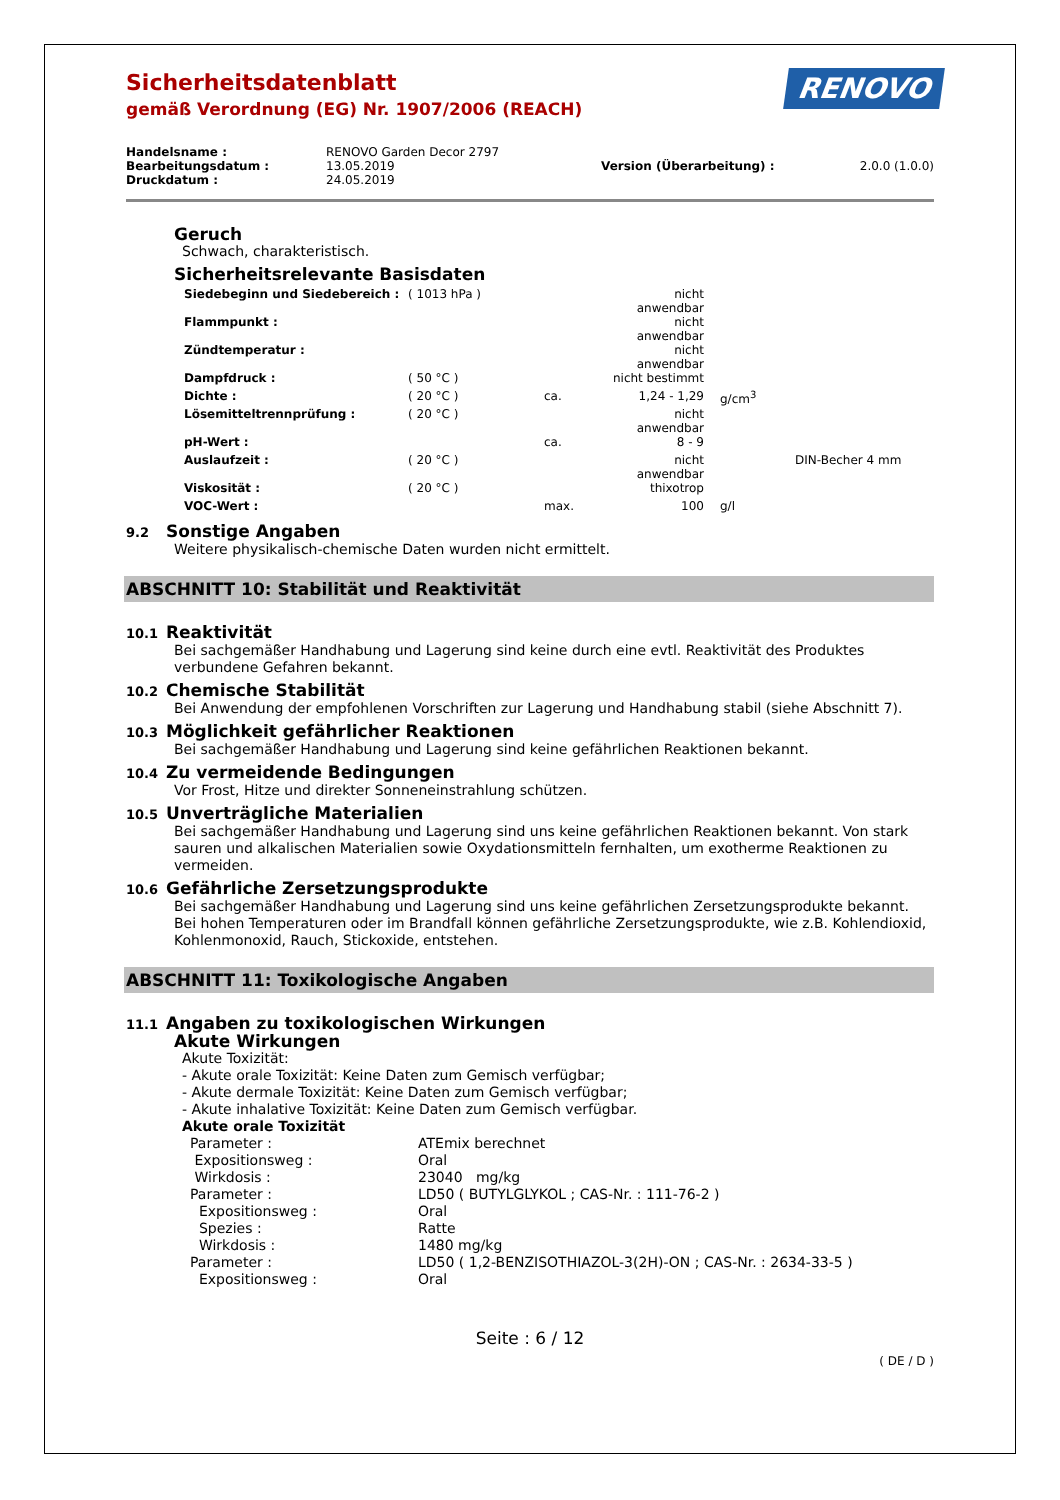Sicherheitsdatenblatt
gemäß Verordnung (EG) Nr. 1907/2006 (REACH)
RENOVO
| Handelsname : | RENOVO Garden Decor 2797 | | |
| Bearbeitungsdatum : | 13.05.2019 | Version (Überarbeitung) : | 2.0.0 (1.0.0) |
| Druckdatum : | 24.05.2019 | | |
Geruch
Schwach, charakteristisch.
Sicherheitsrelevante Basisdaten
| Siedebeginn und Siedebereich : | ( 1013 hPa ) | | nicht anwendbar | | |
| Flammpunkt : | | | nicht anwendbar | | |
| Zündtemperatur : | | | nicht anwendbar | | |
| Dampfdruck : | ( 50 °C ) | | nicht bestimmt | | |
| Dichte : | ( 20 °C ) | ca. | 1,24 - 1,29 | g/cm<sup>3</sup> | |
| Lösemitteltrennprüfung : | ( 20 °C ) | | nicht anwendbar | | |
| pH-Wert : | | ca. | 8 - 9 | | |
| Auslaufzeit : | ( 20 °C ) | | nicht anwendbar | | DIN-Becher 4 mm |
| Viskosität : | ( 20 °C ) | | thixotrop | | |
| VOC-Wert : | | max. | 100 | g/l | |
9.2 Sonstige Angaben
Weitere physikalisch-chemische Daten wurden nicht ermittelt.
ABSCHNITT 10: Stabilität und Reaktivität
10.1 Reaktivität
Bei sachgemäßer Handhabung und Lagerung sind keine durch eine evtl. Reaktivität des Produktes verbundene Gefahren bekannt.
10.2 Chemische Stabilität
Bei Anwendung der empfohlenen Vorschriften zur Lagerung und Handhabung stabil (siehe Abschnitt 7).
10.3 Möglichkeit gefährlicher Reaktionen
Bei sachgemäßer Handhabung und Lagerung sind keine gefährlichen Reaktionen bekannt.
10.4 Zu vermeidende Bedingungen
Vor Frost, Hitze und direkter Sonneneinstrahlung schützen.
10.5 Unverträgliche Materialien
Bei sachgemäßer Handhabung und Lagerung sind uns keine gefährlichen Reaktionen bekannt. Von stark sauren und alkalischen Materialien sowie Oxydationsmitteln fernhalten, um exotherme Reaktionen zu vermeiden.
10.6 Gefährliche Zersetzungsprodukte
Bei sachgemäßer Handhabung und Lagerung sind uns keine gefährlichen Zersetzungsprodukte bekannt. Bei hohen Temperaturen oder im Brandfall können gefährliche Zersetzungsprodukte, wie z.B. Kohlendioxid, Kohlenmonoxid, Rauch, Stickoxide, entstehen.
ABSCHNITT 11: Toxikologische Angaben
11.1 Angaben zu toxikologischen Wirkungen
Akute Wirkungen
Akute Toxizität:
- Akute orale Toxizität: Keine Daten zum Gemisch verfügbar;
- Akute dermale Toxizität: Keine Daten zum Gemisch verfügbar;
- Akute inhalative Toxizität: Keine Daten zum Gemisch verfügbar.
Akute orale Toxizität
| Parameter : | ATEmix berechnet |
| Expositionsweg : | Oral |
| Wirkdosis : | 23040 mg/kg |
| Parameter : | LD50 ( BUTYLGLYKOL ; CAS-Nr. : 111-76-2 ) |
| Expositionsweg : | Oral |
| Spezies : | Ratte |
| Wirkdosis : | 1480 mg/kg |
| Parameter : | LD50 ( 1,2-BENZISOTHIAZOL-3(2H)-ON ; CAS-Nr. : 2634-33-5 ) |
| Expositionsweg : | Oral |
Seite : 6 / 12
( DE / D )